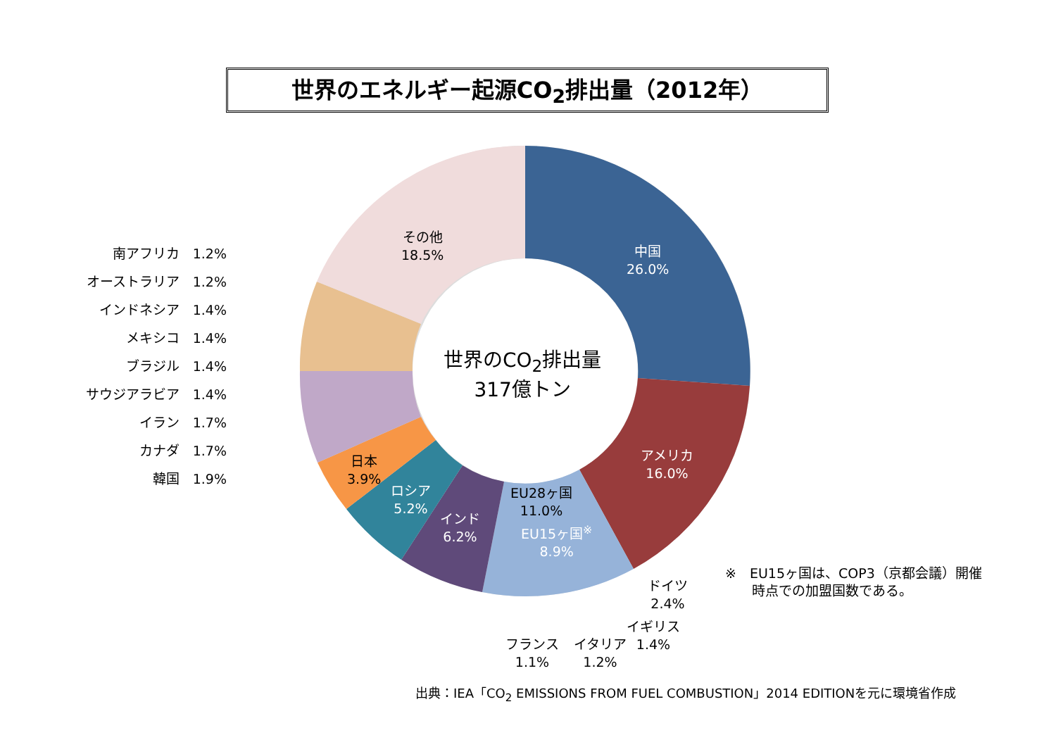世界のエネルギー起源CO<sub>2</sub>排出量（2012年）
中国
26.0%
アメリカ
16.0%
EU28ヶ国
11.0%
EU15ヶ国<sup>※</sup>
8.9%
インド
6.2%
ロシア
5.2%
日本
3.9%
その他
18.5%
世界のCO<sub>2</sub>排出量
317億トン
南アフリカ　1.2%
オーストラリア　1.2%
インドネシア　1.4%
メキシコ　1.4%
ブラジル　1.4%
サウジアラビア　1.4%
イラン　1.7%
カナダ　1.7%
韓国　1.9%
ドイツ
2.4%
イギリス
1.4%
イタリア
1.2%
フランス
1.1%
※　EU15ヶ国は、COP3（京都会議）開催
　　時点での加盟国数である。
出典：IEA「CO<sub>2</sub> EMISSIONS FROM FUEL COMBUSTION」2014 EDITIONを元に環境省作成